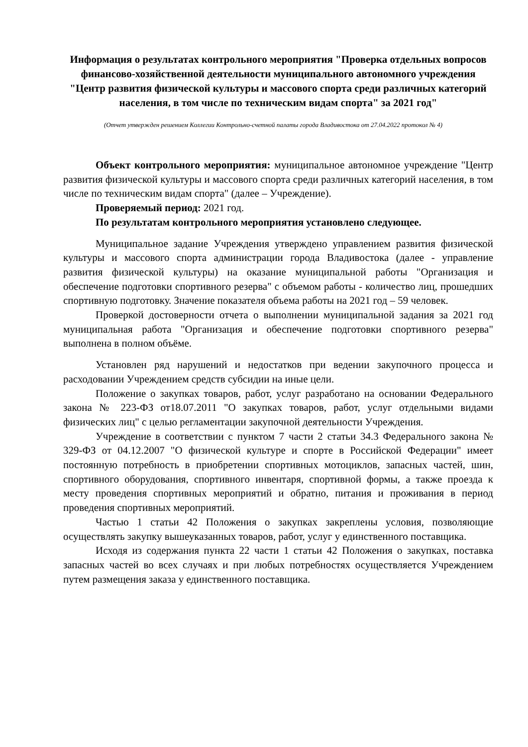Информация о результатах контрольного мероприятия "Проверка отдельных вопросов финансово-хозяйственной деятельности муниципального автономного учреждения "Центр развития физической культуры и массового спорта среди различных категорий населения, в том числе по техническим видам спорта" за 2021 год"
(Отчет утвержден решением Коллегии Контрольно-счетной палаты города Владивостока от 27.04.2022 протокол № 4)
Объект контрольного мероприятия: муниципальное автономное учреждение "Центр развития физической культуры и массового спорта среди различных категорий населения, в том числе по техническим видам спорта" (далее – Учреждение).
Проверяемый период: 2021 год.
По результатам контрольного мероприятия установлено следующее.
Муниципальное задание Учреждения утверждено управлением развития физической культуры и массового спорта администрации города Владивостока (далее - управление развития физической культуры) на оказание муниципальной работы "Организация и обеспечение подготовки спортивного резерва" с объемом работы - количество лиц, прошедших спортивную подготовку. Значение показателя объема работы на 2021 год – 59 человек.
Проверкой достоверности отчета о выполнении муниципальной задания за 2021 год муниципальная работа "Организация и обеспечение подготовки спортивного резерва" выполнена в полном объёме.
Установлен ряд нарушений и недостатков при ведении закупочного процесса и расходовании Учреждением средств субсидии на иные цели.
Положение о закупках товаров, работ, услуг разработано на основании Федерального закона № 223-ФЗ от18.07.2011 "О закупках товаров, работ, услуг отдельными видами физических лиц" с целью регламентации закупочной деятельности Учреждения.
Учреждение в соответствии с пунктом 7 части 2 статьи 34.3 Федерального закона № 329-ФЗ от 04.12.2007 "О физической культуре и спорте в Российской Федерации" имеет постоянную потребность в приобретении спортивных мотоциклов, запасных частей, шин, спортивного оборудования, спортивного инвентаря, спортивной формы, а также проезда к месту проведения спортивных мероприятий и обратно, питания и проживания в период проведения спортивных мероприятий.
Частью 1 статьи 42 Положения о закупках закреплены условия, позволяющие осуществлять закупку вышеуказанных товаров, работ, услуг у единственного поставщика.
Исходя из содержания пункта 22 части 1 статьи 42 Положения о закупках, поставка запасных частей во всех случаях и при любых потребностях осуществляется Учреждением путем размещения заказа у единственного поставщика.